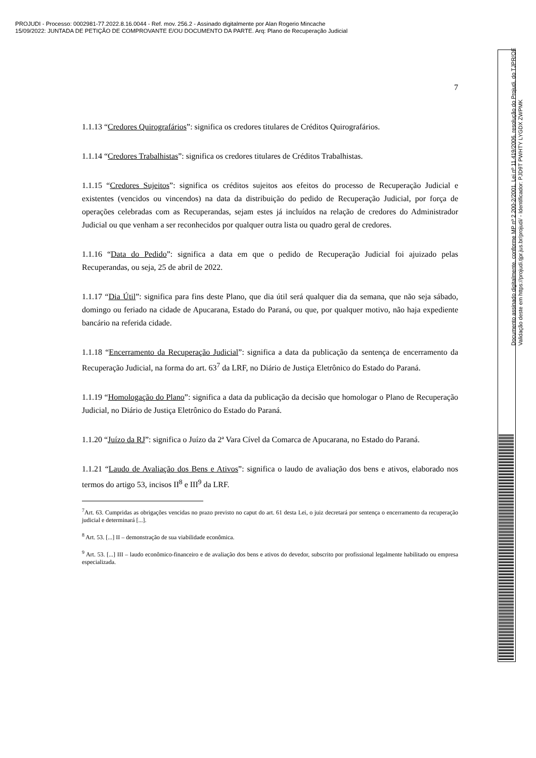PROJUDI - Processo: 0002981-77.2022.8.16.0044 - Ref. mov. 256.2 - Assinado digitalmente por Alan Rogerio Mincache
15/09/2022: JUNTADA DE PETIÇÃO DE COMPROVANTE E/OU DOCUMENTO DA PARTE. Arq: Plano de Recuperação Judicial
7
1.1.13 “Credores Quirografários”: significa os credores titulares de Créditos Quirografários.
1.1.14 “Credores Trabalhistas”: significa os credores titulares de Créditos Trabalhistas.
1.1.15 “Credores Sujeitos”: significa os créditos sujeitos aos efeitos do processo de Recuperação Judicial e existentes (vencidos ou vincendos) na data da distribuição do pedido de Recuperação Judicial, por força de operações celebradas com as Recuperandas, sejam estes já incluídos na relação de credores do Administrador Judicial ou que venham a ser reconhecidos por qualquer outra lista ou quadro geral de credores.
1.1.16 “Data do Pedido”: significa a data em que o pedido de Recuperação Judicial foi ajuizado pelas Recuperandas, ou seja, 25 de abril de 2022.
1.1.17 “Dia Útil”: significa para fins deste Plano, que dia útil será qualquer dia da semana, que não seja sábado, domingo ou feriado na cidade de Apucarana, Estado do Paraná, ou que, por qualquer motivo, não haja expediente bancário na referida cidade.
1.1.18 “Encerramento da Recuperação Judicial”: significa a data da publicação da sentença de encerramento da Recuperação Judicial, na forma do art. 63<sup>7</sup> da LRF, no Diário de Justiça Eletrônico do Estado do Paraná.
1.1.19 “Homologação do Plano”: significa a data da publicação da decisão que homologar o Plano de Recuperação Judicial, no Diário de Justiça Eletrônico do Estado do Paraná.
1.1.20 “Juízo da RJ”: significa o Juízo da 2ª Vara Cível da Comarca de Apucarana, no Estado do Paraná.
1.1.21 “Laudo de Avaliação dos Bens e Ativos”: significa o laudo de avaliação dos bens e ativos, elaborado nos termos do artigo 53, incisos II<sup>8</sup> e III<sup>9</sup> da LRF.
<sup>7</sup> Art. 63. Cumpridas as obrigações vencidas no prazo previsto no caput do art. 61 desta Lei, o juiz decretará por sentença o encerramento da recuperação judicial e determinará [...].
<sup>8</sup> Art. 53. [...] II – demonstração de sua viabilidade econômica.
<sup>9</sup> Art. 53. [...] III – laudo econômico-financeiro e de avaliação dos bens e ativos do devedor, subscrito por profissional legalmente habilitado ou empresa especializada.
Documento assinado digitalmente, conforme MP nº 2.200-2/2001, Lei nº 11.419/2006, resolução do Projudi, do TJPR/OE
Validação deste em https://projudi.tjpr.jus.br/projudi/ - Identificador: PJD9T PWHTY LYGDX ZWPMK